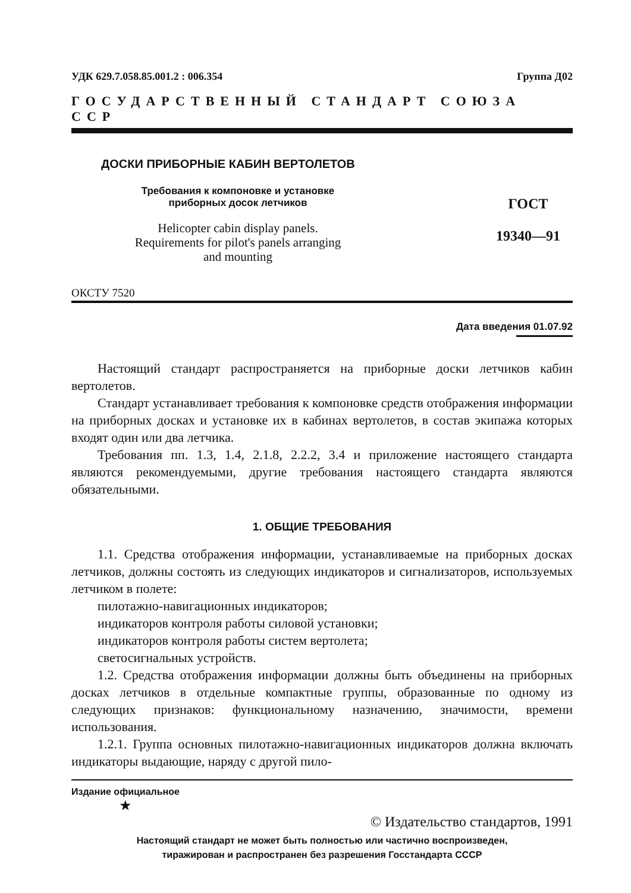УДК 629.7.058.85.001.2 : 006.354 Группа Д02
ГОСУДАРСТВЕННЫЙ СТАНДАРТ СОЮЗА ССР
ДОСКИ ПРИБОРНЫЕ КАБИН ВЕРТОЛЕТОВ
Требования к компоновке и установке
приборных досок летчиков
Helicopter cabin display panels.
Requirements for pilot's panels arranging
and mounting
ГОСТ
19340—91
ОКСТУ 7520
Дата введения 01.07.92
Настоящий стандарт распространяется на приборные доски летчиков кабин вертолетов.
Стандарт устанавливает требования к компоновке средств отображения информации на приборных досках и установке их в кабинах вертолетов, в состав экипажа которых входят один или два летчика.
Требования пп. 1.3, 1.4, 2.1.8, 2.2.2, 3.4 и приложение настоящего стандарта являются рекомендуемыми, другие требования настоящего стандарта являются обязательными.
1. ОБЩИЕ ТРЕБОВАНИЯ
1.1. Средства отображения информации, устанавливаемые на приборных досках летчиков, должны состоять из следующих индикаторов и сигнализаторов, используемых летчиком в полете:
пилотажно-навигационных индикаторов;
индикаторов контроля работы силовой установки;
индикаторов контроля работы систем вертолета;
светосигнальных устройств.
1.2. Средства отображения информации должны быть объединены на приборных досках летчиков в отдельные компактные группы, образованные по одному из следующих признаков: функциональному назначению, значимости, времени использования.
1.2.1. Группа основных пилотажно-навигационных индикаторов должна включать индикаторы выдающие, наряду с другой пило-
Издание официальное
★
© Издательство стандартов, 1991
Настоящий стандарт не может быть полностью или частично воспроизведен,
тиражирован и распространен без разрешения Госстандарта СССР